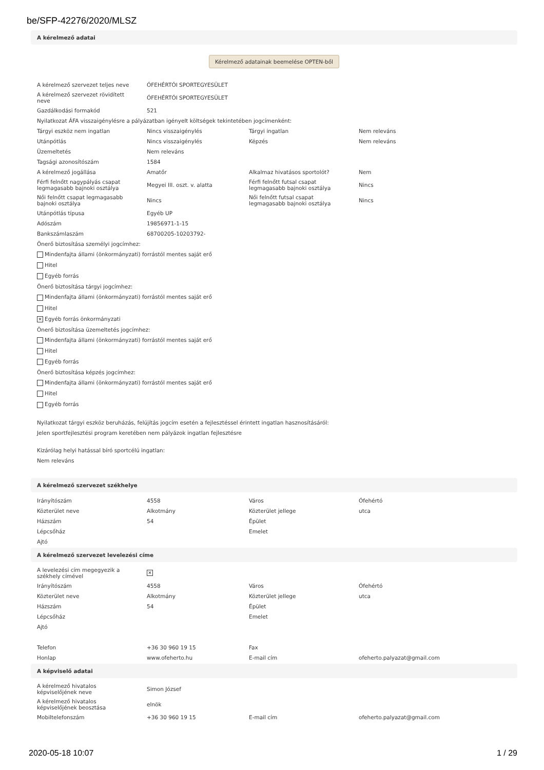be/SFP-42276/2020/MLSZ
A kérelmező adatai
Kérelmező adatainak beemelése OPTEN-ből
| A kérelmező szervezet teljes neve | ÓFEHÉRTÓI SPORTEGYESÜLET | | |
| A kérelmező szervezet rövidített neve | ÓFEHÉRTÓI SPORTEGYESÜLET | | |
| Gazdálkodási formakód | 521 | | |
| Nyilatkozat ÁFA visszaigénylésre a pályázatban igényelt költségek tekintetében jogcímenként: | | | |
| Tárgyi eszköz nem ingatlan | Nincs visszaigénylés | Tárgyi ingatlan | Nem releváns |
| Utánpótlás | Nincs visszaigénylés | Képzés | Nem releváns |
| Üzemeltetés | Nem releváns | | |
| Tagsági azonosítószám | 1584 | | |
| A kérelmező jogállása | Amatőr | Alkalmaz hivatásos sportolót? | Nem |
| Férfi felnőtt nagypályás csapat legmagasabb bajnoki osztálya | Megyei III. oszt. v. alatta | Férfi felnőtt futsal csapat legmagasabb bajnoki osztálya | Nincs |
| Női felnőtt csapat legmagasabb bajnoki osztálya | Nincs | Női felnőtt futsal csapat legmagasabb bajnoki osztálya | Nincs |
| Utánpótlás típusa | Egyéb UP | | |
| Adószám | 19856971-1-15 | | |
| Bankszámlaszám | 68700205-10203792- | | |
Önerő biztosítása személyi jogcímhez:
Mindenfajta állami (önkormányzati) forrástól mentes saját erő
Hitel
Egyéb forrás
Önerő biztosítása tárgyi jogcímhez:
Mindenfajta állami (önkormányzati) forrástól mentes saját erő
Hitel
✕ Egyéb forrás önkormányzati
Önerő biztosítása üzemeltetés jogcímhez:
Mindenfajta állami (önkormányzati) forrástól mentes saját erő
Hitel
Egyéb forrás
Önerő biztosítása képzés jogcímhez:
Mindenfajta állami (önkormányzati) forrástól mentes saját erő
Hitel
Egyéb forrás
Nyilatkozat tárgyi eszköz beruházás, felújítás jogcím esetén a fejlesztéssel érintett ingatlan hasznosításáról:
Jelen sportfejlesztési program keretében nem pályázok ingatlan fejlesztésre
Kizárólag helyi hatással bíró sportcélú ingatlan:
Nem releváns
A kérelmező szervezet székhelye
| Irányítószám | 4558 | Város | Ófehértó |
| Közterület neve | Alkotmány | Közterület jellege | utca |
| Házszám | 54 | Épület | |
| Lépcsőház | | Emelet | |
| Ajtó | | | |
A kérelmező szervezet levelezési címe
| A levelezési cím megegyezik a székhely címével | ✕ | | |
| Irányítószám | 4558 | Város | Ófehértó |
| Közterület neve | Alkotmány | Közterület jellege | utca |
| Házszám | 54 | Épület | |
| Lépcsőház | | Emelet | |
| Ajtó | | | |
| Telefon | +36 30 960 19 15 | Fax | |
| Honlap | www.ofeherto.hu | E-mail cím | ofeherto.palyazat@gmail.com |
A képviselő adatai
| A kérelmező hivatalos képviselőjének neve | Simon József | | |
| A kérelmező hivatalos képviselőjének beosztása | elnök | | |
| Mobiltelefonszám | +36 30 960 19 15 | E-mail cím | ofeherto.palyazat@gmail.com |
2020-05-18 10:07 1 / 29